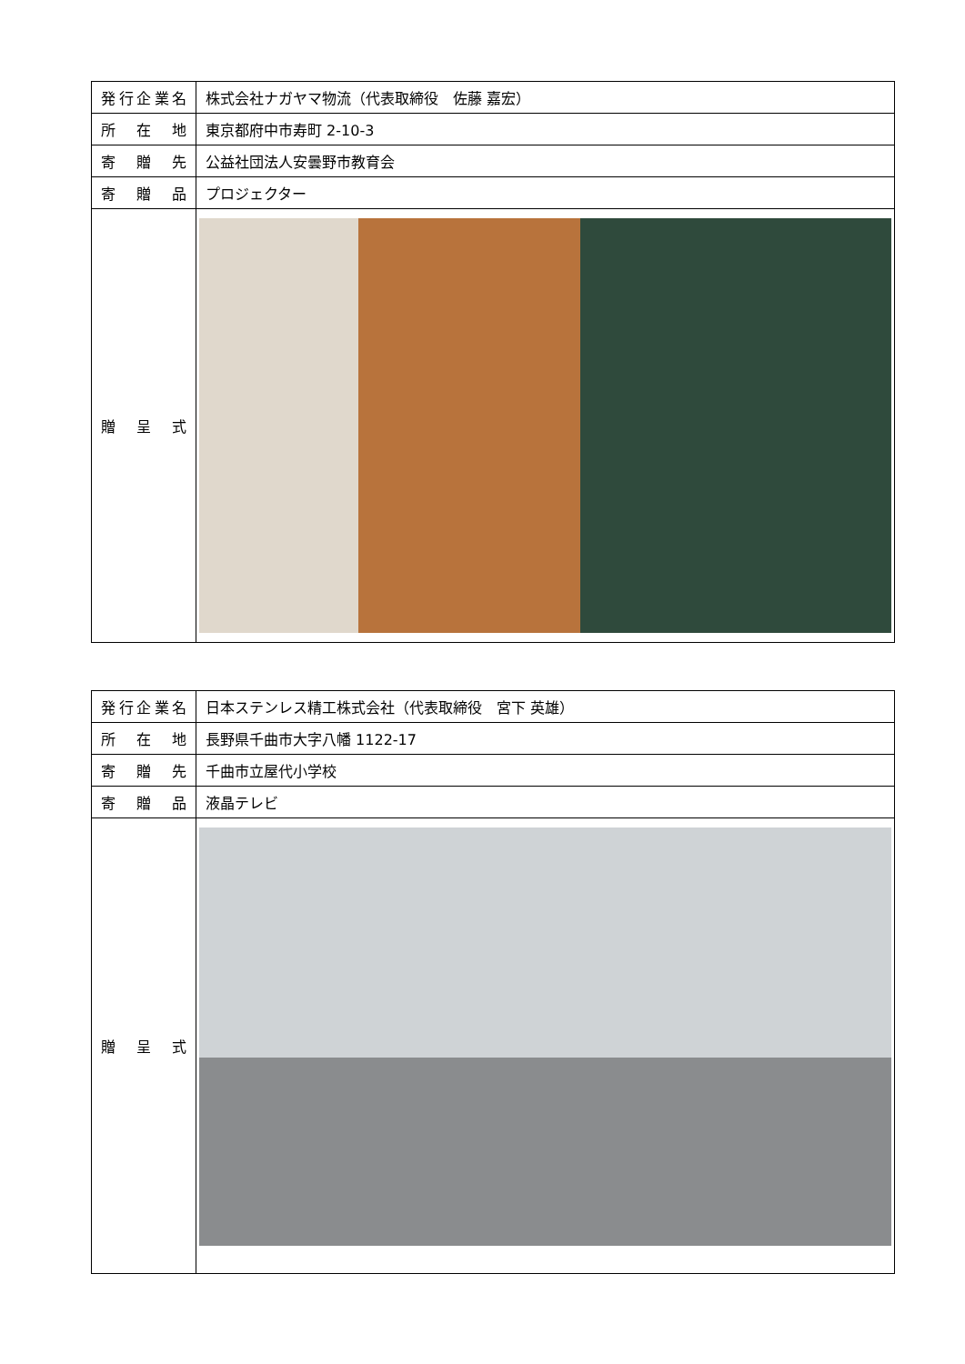| 発行企業名 | 株式会社ナガヤマ物流（代表取締役 佐藤 嘉宏） |
| 所在地 | 東京都府中市寿町 2-10-3 |
| 寄贈先 | 公益社団法人安曇野市教育会 |
| 寄贈品 | プロジェクター |
| 贈呈式 | |
| 発行企業名 | 日本ステンレス精工株式会社（代表取締役 宮下 英雄） |
| 所在地 | 長野県千曲市大字八幡 1122-17 |
| 寄贈先 | 千曲市立屋代小学校 |
| 寄贈品 | 液晶テレビ |
| 贈呈式 | |